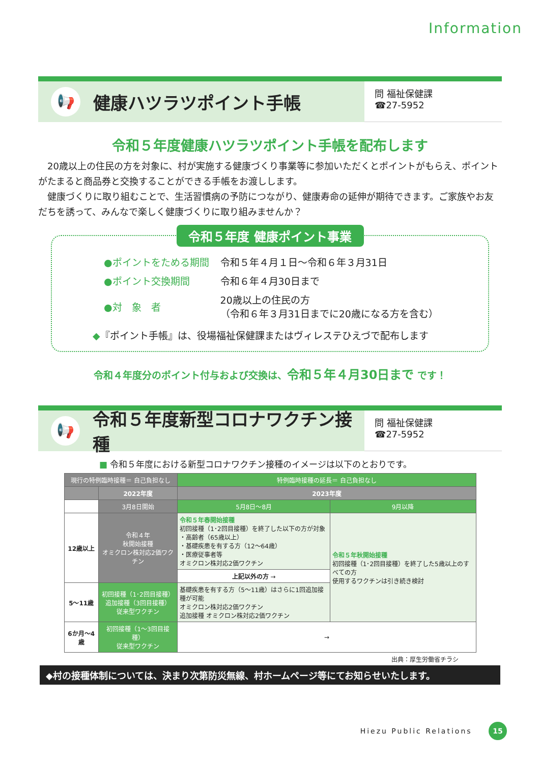Information
📢
健康ハツラツポイント手帳
問 福祉保健課
☎27-5952
令和５年度健康ハツラツポイント手帳を配布します
20歳以上の住民の方を対象に、村が実施する健康づくり事業等に参加いただくとポイントがもらえ、ポイントがたまると商品券と交換することができる手帳をお渡しします。
健康づくりに取り組むことで、生活習慣病の予防につながり、健康寿命の延伸が期待できます。ご家族やお友だちを誘って、みんなで楽しく健康づくりに取り組みませんか？
令和５年度 健康ポイント事業
| ●ポイントをためる期間 | 令和５年４月１日～令和６年３月31日 |
| ●ポイント交換期間 | 令和６年４月30日まで |
| ●対 象 者 | 20歳以上の住民の方 （令和６年３月31日までに20歳になる方を含む） |
◆『ポイント手帳』は、役場福祉保健課またはヴィレステひえづで配布します
令和４年度分のポイント付与および交換は、令和５年４月30日まで です！
📢
令和５年度新型コロナワクチン接種
問 福祉保健課
☎27-5952
■ 令和５年度における新型コロナワクチン接種のイメージは以下のとおりです。
| 現行の特例臨時接種＝ 自己負担なし | | 特例臨時接種の延長＝ 自己負担なし | |
| | 2022年度 | 2023年度 | |
| | 3月8日開始 | 5月8日～8月 | 9月以降 |
| 12歳以上 | 令和４年 秋開始接種 オミクロン株対応2価ワクチン | 令和５年春開始接種 初回接種（1･2回目接種）を終了した以下の方が対象 ・高齢者（65歳以上） ・基礎疾患を有する方（12～64歳） ・医療従事者等 オミクロン株対応2価ワクチン | 令和５年秋開始接種 初回接種（1･2回目接種）を終了した5歳以上のすべての方 使用するワクチンは引き続き検討 |
| | | 上記以外の方 → | |
| 5～11歳 | 初回接種（1･2回目接種） 追加接種（3回目接種） 従来型ワクチン | 基礎疾患を有する方（5～11歳）はさらに1回追加接種が可能 オミクロン株対応2価ワクチン 追加接種 オミクロン株対応2価ワクチン | |
| 6か月～4歳 | 初回接種（1～3回目接種） 従来型ワクチン | → | |
出典：厚生労働省チラシ
◆村の接種体制については、決まり次第防災無線、村ホームページ等にてお知らせいたします。
Hiezu Public Relations 15